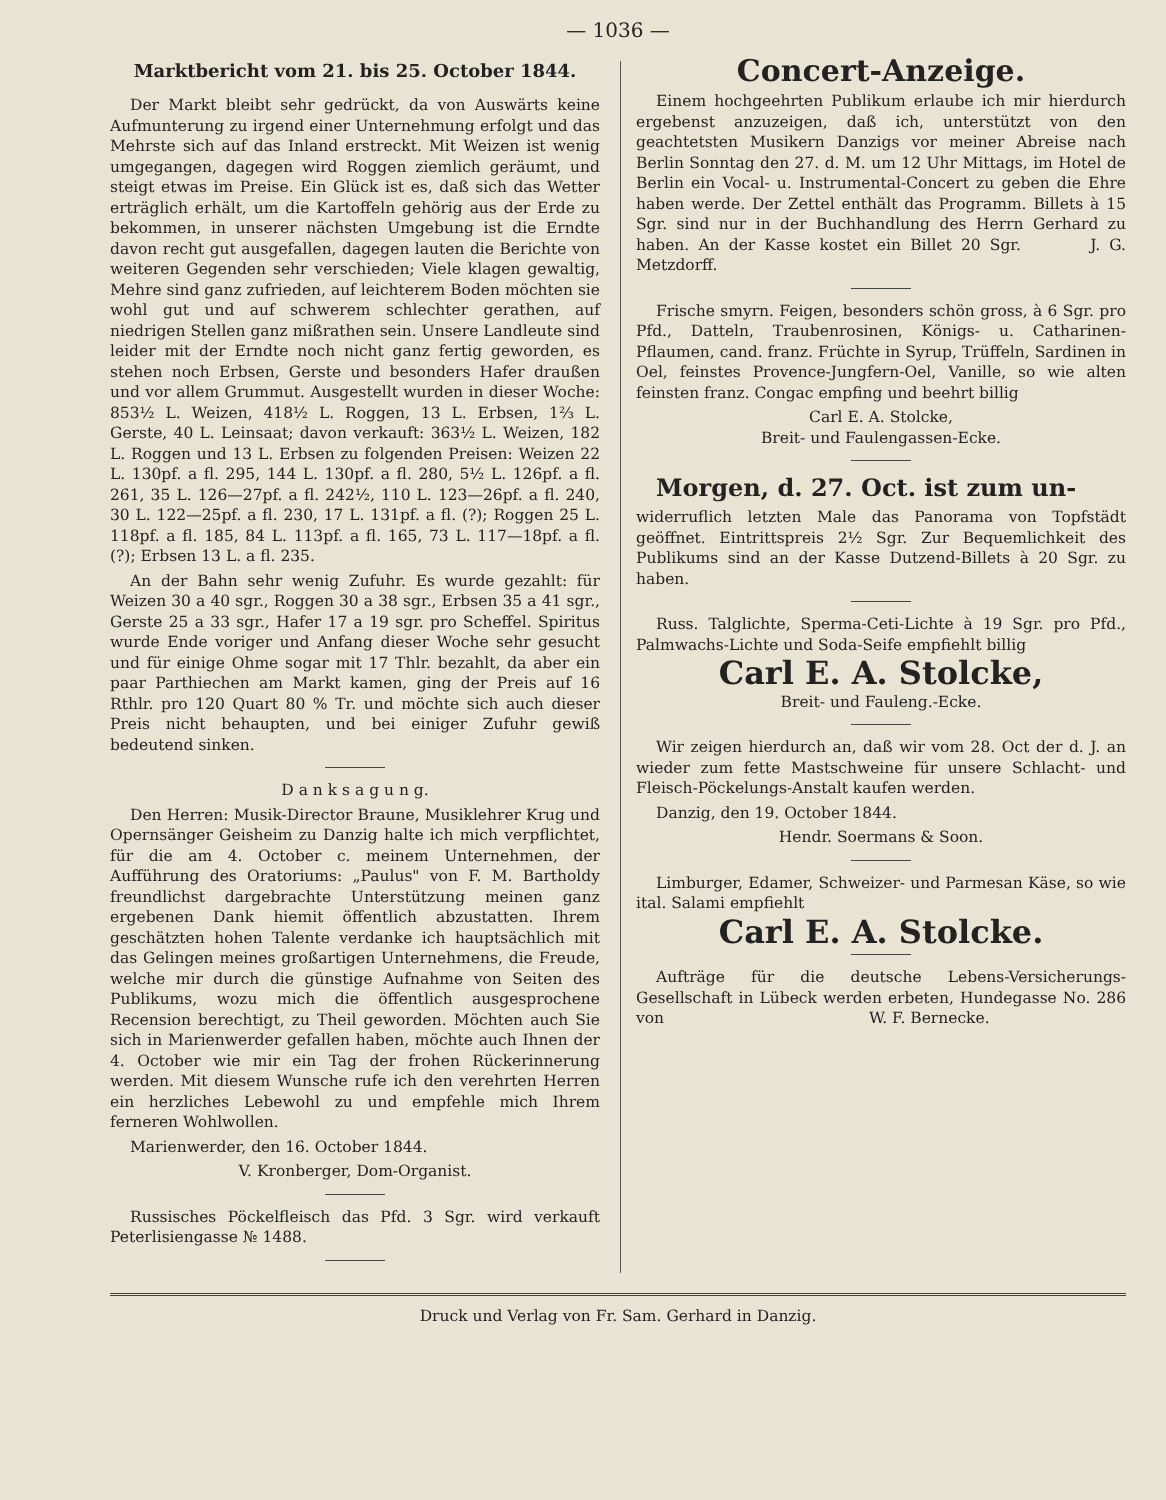— 1036 —
Marktbericht vom 21. bis 25. October 1844.
Der Markt bleibt sehr gedrückt, da von Auswärts keine Aufmunterung zu irgend einer Unternehmung erfolgt und das Mehrste sich auf das Inland erstreckt. Mit Weizen ist wenig umgegangen, dagegen wird Roggen ziemlich geräumt, und steigt etwas im Preise. Ein Glück ist es, daß sich das Wetter erträglich erhält, um die Kartoffeln gehörig aus der Erde zu bekommen, in unserer nächsten Umgebung ist die Erndte davon recht gut ausgefallen, dagegen lauten die Berichte von weiteren Gegenden sehr verschieden; Viele klagen gewaltig, Mehre sind ganz zufrieden, auf leichterem Boden möchten sie wohl gut und auf schwerem schlechter gerathen, auf niedrigen Stellen ganz mißrathen sein. Unsere Landleute sind leider mit der Erndte noch nicht ganz fertig geworden, es stehen noch Erbsen, Gerste und besonders Hafer draußen und vor allem Grummut. Ausgestellt wurden in dieser Woche: 853½ L. Weizen, 418½ L. Roggen, 13 L. Erbsen, 1⅔ L. Gerste, 40 L. Leinsaat; davon verkauft: 363½ L. Weizen, 182 L. Roggen und 13 L. Erbsen zu folgenden Preisen: Weizen 22 L. 130pf. a fl. 295, 144 L. 130pf. a fl. 280, 5½ L. 126pf. a fl. 261, 35 L. 126—27pf. a fl. 242½, 110 L. 123—26pf. a fl. 240, 30 L. 122—25pf. a fl. 230, 17 L. 131pf. a fl. (?); Roggen 25 L. 118pf. a fl. 185, 84 L. 113pf. a fl. 165, 73 L. 117—18pf. a fl. (?); Erbsen 13 L. a fl. 235.
An der Bahn sehr wenig Zufuhr. Es wurde gezahlt: für Weizen 30 a 40 sgr., Roggen 30 a 38 sgr., Erbsen 35 a 41 sgr., Gerste 25 a 33 sgr., Hafer 17 a 19 sgr. pro Scheffel. Spiritus wurde Ende voriger und Anfang dieser Woche sehr gesucht und für einige Ohme sogar mit 17 Thlr. bezahlt, da aber ein paar Parthiechen am Markt kamen, ging der Preis auf 16 Rthlr. pro 120 Quart 80 % Tr. und möchte sich auch dieser Preis nicht behaupten, und bei einiger Zufuhr gewiß bedeutend sinken.
D a n k s a g u n g.
Den Herren: Musik-Director Braune, Musiklehrer Krug und Opernsänger Geisheim zu Danzig halte ich mich verpflichtet, für die am 4. October c. meinem Unternehmen, der Aufführung des Oratoriums: „Paulus" von F. M. Bartholdy freundlichst dargebrachte Unterstützung meinen ganz ergebenen Dank hiemit öffentlich abzustatten. Ihrem geschätzten hohen Talente verdanke ich hauptsächlich mit das Gelingen meines großartigen Unternehmens, die Freude, welche mir durch die günstige Aufnahme von Seiten des Publikums, wozu mich die öffentlich ausgesprochene Recension berechtigt, zu Theil geworden. Möchten auch Sie sich in Marienwerder gefallen haben, möchte auch Ihnen der 4. October wie mir ein Tag der frohen Rückerinnerung werden. Mit diesem Wunsche rufe ich den verehrten Herren ein herzliches Lebewohl zu und empfehle mich Ihrem ferneren Wohlwollen.
Marienwerder, den 16. October 1844.
V. Kronberger, Dom-Organist.
Russisches Pöckelfleisch das Pfd. 3 Sgr. wird verkauft Peterlisiengasse № 1488.
Concert-Anzeige.
Einem hochgeehrten Publikum erlaube ich mir hierdurch ergebenst anzuzeigen, daß ich, unterstützt von den geachtetsten Musikern Danzigs vor meiner Abreise nach Berlin Sonntag den 27. d. M. um 12 Uhr Mittags, im Hotel de Berlin ein Vocal- u. Instrumental-Concert zu geben die Ehre haben werde. Der Zettel enthält das Programm. Billets à 15 Sgr. sind nur in der Buchhandlung des Herrn Gerhard zu haben. An der Kasse kostet ein Billet 20 Sgr. J. G. Metzdorff.
Frische smyrn. Feigen, besonders schön gross, à 6 Sgr. pro Pfd., Datteln, Traubenrosinen, Königs- u. Catharinen-Pflaumen, cand. franz. Früchte in Syrup, Trüffeln, Sardinen in Oel, feinstes Provence-Jungfern-Oel, Vanille, so wie alten feinsten franz. Congac empfing und beehrt billig
Carl E. A. Stolcke,
Breit- und Faulengassen-Ecke.
Morgen, d. 27. Oct. ist zum un-
widerruflich letzten Male das Panorama von Topfstädt geöffnet. Eintrittspreis 2½ Sgr. Zur Bequemlichkeit des Publikums sind an der Kasse Dutzend-Billets à 20 Sgr. zu haben.
Russ. Talglichte, Sperma-Ceti-Lichte à 19 Sgr. pro Pfd., Palmwachs-Lichte und Soda-Seife empfiehlt billig
Carl E. A. Stolcke,
Breit- und Fauleng.-Ecke.
Wir zeigen hierdurch an, daß wir vom 28. Oct der d. J. an wieder zum fette Mastschweine für unsere Schlacht- und Fleisch-Pöckelungs-Anstalt kaufen werden.
Danzig, den 19. October 1844.
Hendr. Soermans & Soon.
Limburger, Edamer, Schweizer- und Parmesan Käse, so wie ital. Salami empfiehlt
Carl E. A. Stolcke.
Aufträge für die deutsche Lebens-Versicherungs-Gesellschaft in Lübeck werden erbeten, Hundegasse No. 286 von W. F. Bernecke.
Druck und Verlag von Fr. Sam. Gerhard in Danzig.